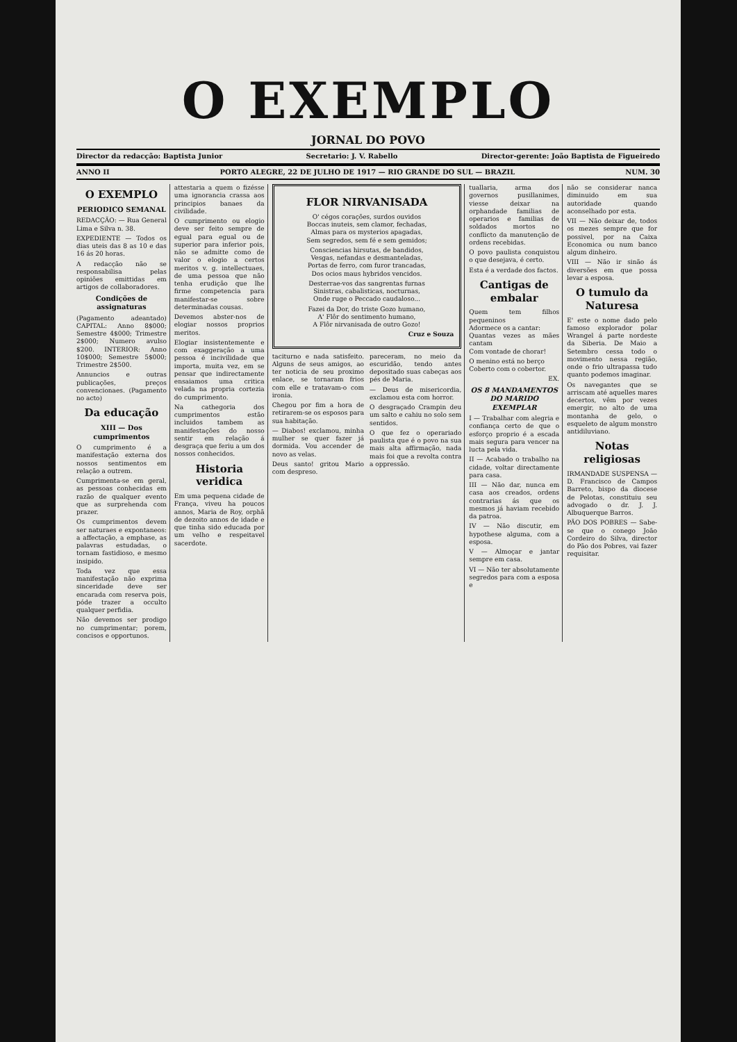O EXEMPLO
JORNAL DO POVO
Director da redacção: Baptista Junior Secretario: J. V. Rabello Director-gerente: João Baptista de Figueiredo
ANNO II PORTO ALEGRE, 22 DE JULHO DE 1917 — RIO GRANDE DO SUL — BRAZIL NUM. 30
O EXEMPLO
PERIODICO SEMANAL
REDACÇÃO: — Rua General Lima e Silva n. 38.
EXPEDIENTE — Todos os dias uteis das 8 as 10 e das 16 ás 20 horas.
A redacção não se responsabilisa pelas opiniões emittidas em artigos de collaboradores.
Condições de assignaturas
(Pagamento adeantado) CAPITAL: Anno 8$000; Semestre 4$000; Trimestre 2$000; Numero avulso $200. INTERIOR: Anno 10$000; Semestre 5$000; Trimestre 2$500.
Annuncios e outras publicações, preços convencionaes. (Pagamento no acto)
Da educação
XIII — Dos cumprimentos
O cumprimento é a manifestação externa dos nossos sentimentos em relação a outrem.
Cumprimenta-se em geral, as pessoas conhecidas em razão de qualquer evento que as surprehenda com prazer.
Os cumprimentos devem ser naturaes e expontaneos: a affectação, a emphase, as palavras estudadas, o tornam fastidioso, e mesmo insipido.
Toda vez que essa manifestação não exprima sinceridade deve ser encarada com reserva pois, póde trazer a occulto qualquer perfidia.
Não devemos ser prodigo no cumprimentar; porem, concisos e opportunos.
attestaria a quem o fizésse uma ignorancia crassa aos principios banaes da civilidade.
O cumprimento ou elogio deve ser feito sempre de egual para egual ou de superior para inferior pois, não se admitte como de valor o elogio a certos meritos v. g. intellectuaes, de uma pessoa que não tenha erudição que lhe firme competencia para manifestar-se sobre determinadas cousas.
Devemos abster-nos de elogiar nossos proprios meritos.
Elogiar insistentemente e com exaggeração a uma pessoa é incivilidade que importa, muita vez, em se pensar que indirectamente ensaiamos uma critica velada na propria cortezia do cumprimento.
Na cathegoria dos cumprimentos estão incluidos tambem as manifestações do nosso sentir em relação á desgraça que feriu a um dos nossos conhecidos.
Historia veridica
Em uma pequena cidade de França, viveu ha poucos annos, Maria de Roy, orphã de dezoito annos de idade e que tinha sido educada por um velho e respeitavel sacerdote.
FLOR NIRVANISADA
O' cégos corações, surdos ouvidos
Boccas inuteis, sem clamor, fechadas,
Almas para os mysterios apagadas,
Sem segredos, sem fé e sem gemidos;
Consciencias hirsutas, de bandidos,
Vesgas, nefandas e desmanteladas,
Portas de ferro, com furor trancadas,
Dos ocios maus hybridos vencidos.
Desterrae-vos das sangrentas furnas
Sinistras, cabalisticas, nocturnas,
Onde ruge o Peccado caudaloso...
Fazei da Dor, do triste Gozo humano,
A' Flôr do sentimento humano,
A Flôr nirvanisada de outro Gozo!
Cruz e Souza
taciturno e nada satisfeito. Alguns de seus amigos, ao ter noticia de seu proximo enlace, se tornaram frios com elle e tratavam-o com ironia.
Chegou por fim a hora de retirarem-se os esposos para sua habitação.
— Diabos! exclamou, minha mulher se quer fazer já dormida. Vou accender de novo as velas.
Deus santo! gritou Mario com despreso.
pareceram, no meio da escuridão, tendo antes depositado suas cabeças aos pés de Maria.
— Deus de misericordia, exclamou esta com horror.
O desgraçado Crampin deu um salto e cahiu no solo sem sentidos.
O que fez o operariado paulista que é o povo na sua mais alta affirmação, nada mais foi que a revolta contra a oppressão.
tuallaria, arma dos governos pusillanimes, viesse deixar na orphandade familias de operarios e familias de soldados mortos no conflicto da manutenção de ordens recebidas.
O povo paulista conquistou o que desejava, é certo.
Esta é a verdade dos factos.
Cantigas de embalar
Quem tem filhos pequeninos
Adormece os a cantar:
Quantas vezes as mães cantam
Com vontade de chorar!
O menino está no berço
Coberto com o cobertor.
EX.
OS 8 MANDAMENTOS DO MARIDO EXEMPLAR
I — Trabalhar com alegria e confiança certo de que o esforço proprio é a escada mais segura para vencer na lucta pela vida.
II — Acabado o trabalho na cidade, voltar directamente para casa.
III — Não dar, nunca em casa aos creados, ordens contrarias ás que os mesmos já haviam recebido da patroa.
IV — Não discutir, em hypothese alguma, com a esposa.
V — Almoçar e jantar sempre em casa.
VI — Não ter absolutamente segredos para com a esposa e
não se considerar nanca diminuido em sua autoridade quando aconselhado por esta.
VII — Não deixar de, todos os mezes sempre que for possivel, por na Caixa Economica ou num banco algum dinheiro.
VIII — Não ir sinão ás diversões em que possa levar a esposa.
O tumulo da Naturesa
E' este o nome dado pelo famoso explorador polar Wrangel á parte nordeste da Siberia. De Maio a Setembro cessa todo o movimento nessa região, onde o frio ultrapassa tudo quanto podemos imaginar.
Os navegantes que se arriscam até aquelles mares decertos, vêm por vezes emergir, no alto de uma montanha de gelo, o esqueleto de algum monstro antidiluviano.
Notas religiosas
IRMANDADE SUSPENSA — D. Francisco de Campos Barreto, bispo da diocese de Pelotas, constituiu seu advogado o dr. J. J. Albuquerque Barros.
PÃO DOS POBRES — Sabe-se que o conego João Cordeiro do Silva, director do Pão dos Pobres, vai fazer requisitar.